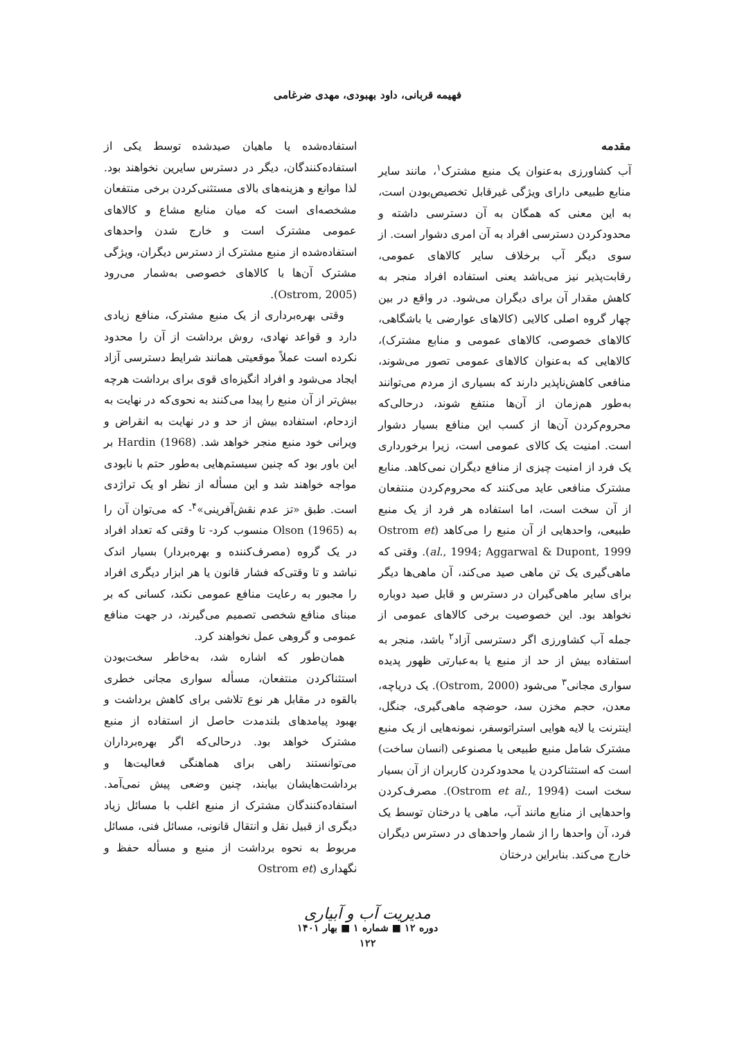فهیمه قربانی، داود بهبودی، مهدی ضرغامی
مقدمه
آب کشاورزی به‌عنوان یک منبع مشترک<sup>۱</sup>، مانند سایر منابع طبیعی دارای ویژگی غیرقابل تخصیص‌بودن است، به این معنی که همگان به آن دسترسی داشته و محدودکردن دسترسی افراد به آن امری دشوار است. از سوی دیگر آب برخلاف سایر کالاهای عمومی، رقابت‌پذیر نیز می‌باشد یعنی استفاده افراد منجر به کاهش مقدار آن برای دیگران می‌شود. در واقع در بین چهار گروه اصلی کالایی (کالاهای عوارضی یا باشگاهی، کالاهای خصوصی، کالاهای عمومی و منابع مشترک)، کالاهایی که به‌عنوان کالاهای عمومی تصور می‌شوند، منافعی کاهش‌ناپذیر دارند که بسیاری از مردم می‌توانند به‌طور هم‌زمان از آن‌ها منتفع شوند، درحالی‌که محروم‌کردن آن‌ها از کسب این منافع بسیار دشوار است. امنیت یک کالای عمومی است، زیرا برخورداری یک فرد از امنیت چیزی از منافع دیگران نمی‌کاهد. منابع مشترک منافعی عاید می‌کنند که محروم‌کردن منتفعان از آن سخت است، اما استفاده هر فرد از یک منبع طبیعی، واحدهایی از آن منبع را می‌کاهد (Ostrom et al., 1994; Aggarwal & Dupont, 1999). وقتی که ماهی‌گیری یک تن ماهی صید می‌کند، آن ماهی‌ها دیگر برای سایر ماهی‌گیران در دسترس و قابل صید دوباره نخواهد بود. این خصوصیت برخی کالاهای عمومی از جمله آب کشاورزی اگر دسترسی آزاد<sup>۲</sup> باشد، منجر به استفاده بیش از حد از منبع یا به‌عبارتی ظهور پدیده سواری مجانی<sup>۳</sup> می‌شود (Ostrom, 2000). یک دریاچه، معدن، حجم مخزن سد، حوضچه ماهی‌گیری، جنگل، اینترنت یا لایه هوایی استراتوسفر، نمونه‌هایی از یک منبع مشترک شامل منبع طبیعی یا مصنوعی (انسان ساخت) است که استثناکردن یا محدودکردن کاربران از آن بسیار سخت است (Ostrom et al., 1994). مصرف‌کردن واحدهایی از منابع مانند آب، ماهی یا درختان توسط یک فرد، آن واحدها را از شمار واحدهای در دسترس دیگران خارج می‌کند. بنابراین درختان
استفاده‌شده یا ماهیان صیدشده توسط یکی از استفاده‌کنندگان، دیگر در دسترس سایرین نخواهند بود. لذا موانع و هزینه‌های بالای مستثنی‌کردن برخی منتفعان مشخصه‌ای است که میان منابع مشاع و کالاهای عمومی مشترک است و خارج شدن واحدهای استفاده‌شده از منبع مشترک از دسترس دیگران، ویژگی مشترک آن‌ها با کالاهای خصوصی به‌شمار می‌رود (Ostrom, 2005).
وقتی بهره‌برداری از یک منبع مشترک، منافع زیادی دارد و قواعد نهادی، روش برداشت از آن را محدود نکرده است عملاً موقعیتی همانند شرایط دسترسی آزاد ایجاد می‌شود و افراد انگیزه‌ای قوی برای برداشت هرچه بیش‌تر از آن منبع را پیدا می‌کنند به نحوی‌که در نهایت به ازدحام، استفاده بیش از حد و در نهایت به انقراض و ویرانی خود منبع منجر خواهد شد. Hardin (1968) بر این باور بود که چنین سیستم‌هایی به‌طور حتم با نابودی مواجه خواهند شد و این مسأله از نظر او یک تراژدی است. طبق «تز عدم نقش‌آفرینی»<sup>۴</sup>- که می‌توان آن را به Olson (1965) منسوب کرد- تا وقتی که تعداد افراد در یک گروه (مصرف‌کننده و بهره‌بردار) بسیار اندک نباشد و تا وقتی‌که فشار قانون یا هر ابزار دیگری افراد را مجبور به رعایت منافع عمومی نکند، کسانی که بر مبنای منافع شخصی تصمیم می‌گیرند، در جهت منافع عمومی و گروهی عمل نخواهند کرد.
همان‌طور که اشاره شد، به‌خاطر سخت‌بودن استثناکردن منتفعان، مسأله سواری مجانی خطری بالقوه در مقابل هر نوع تلاشی برای کاهش برداشت و بهبود پیامدهای بلندمدت حاصل از استفاده از منبع مشترک خواهد بود. درحالی‌که اگر بهره‌برداران می‌توانستند راهی برای هماهنگی فعالیت‌ها و برداشت‌هایشان بیابند، چنین وضعی پیش نمی‌آمد. استفاده‌کنندگان مشترک از منبع اغلب با مسائل زیاد دیگری از قبیل نقل و انتقال قانونی، مسائل فنی، مسائل مربوط به نحوه برداشت از منبع و مسأله حفظ و نگهداری (Ostrom et
مدیریت آب و آبیاری
دوره ۱۲ ■ شماره ۱ ■ بهار ۱۴۰۱
۱۲۲